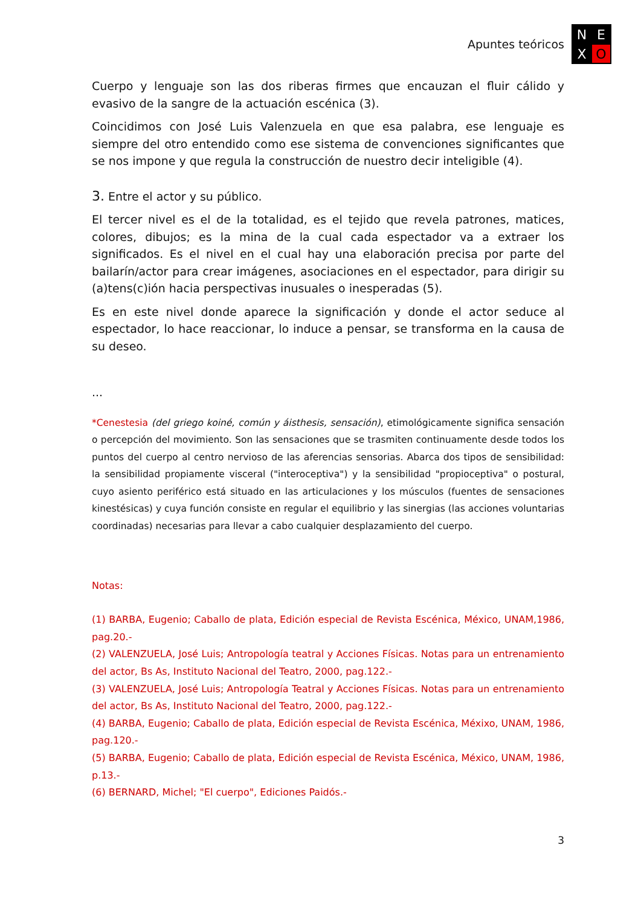Apuntes teóricos
N
E
X
O
Cuerpo y lenguaje son las dos riberas firmes que encauzan el fluir cálido y evasivo de la sangre de la actuación escénica (3).
Coincidimos con José Luis Valenzuela en que esa palabra, ese lenguaje es siempre del otro entendido como ese sistema de convenciones significantes que se nos impone y que regula la construcción de nuestro decir inteligible (4).
3. Entre el actor y su público.
El tercer nivel es el de la totalidad, es el tejido que revela patrones, matices, colores, dibujos; es la mina de la cual cada espectador va a extraer los significados. Es el nivel en el cual hay una elaboración precisa por parte del bailarín/actor para crear imágenes, asociaciones en el espectador, para dirigir su (a)tens(c)ión hacia perspectivas inusuales o inesperadas (5).
Es en este nivel donde aparece la significación y donde el actor seduce al espectador, lo hace reaccionar, lo induce a pensar, se transforma en la causa de su deseo.
...
*Cenestesia (del griego koiné, común y áisthesis, sensación), etimológicamente significa sensación o percepción del movimiento. Son las sensaciones que se trasmiten continuamente desde todos los puntos del cuerpo al centro nervioso de las aferencias sensorias. Abarca dos tipos de sensibilidad: la sensibilidad propiamente visceral ("interoceptiva") y la sensibilidad "propioceptiva" o postural, cuyo asiento periférico está situado en las articulaciones y los músculos (fuentes de sensaciones kinestésicas) y cuya función consiste en regular el equilibrio y las sinergias (las acciones voluntarias coordinadas) necesarias para llevar a cabo cualquier desplazamiento del cuerpo.
Notas:
(1) BARBA, Eugenio; Caballo de plata, Edición especial de Revista Escénica, México, UNAM,1986, pag.20.-
(2) VALENZUELA, José Luis; Antropología teatral y Acciones Físicas. Notas para un entrenamiento del actor, Bs As, Instituto Nacional del Teatro, 2000, pag.122.-
(3) VALENZUELA, José Luis; Antropología Teatral y Acciones Físicas. Notas para un entrenamiento del actor, Bs As, Instituto Nacional del Teatro, 2000, pag.122.-
(4) BARBA, Eugenio; Caballo de plata, Edición especial de Revista Escénica, Méxixo, UNAM, 1986, pag.120.-
(5) BARBA, Eugenio; Caballo de plata, Edición especial de Revista Escénica, México, UNAM, 1986, p.13.-
(6) BERNARD, Michel; "El cuerpo", Ediciones Paidós.-
3